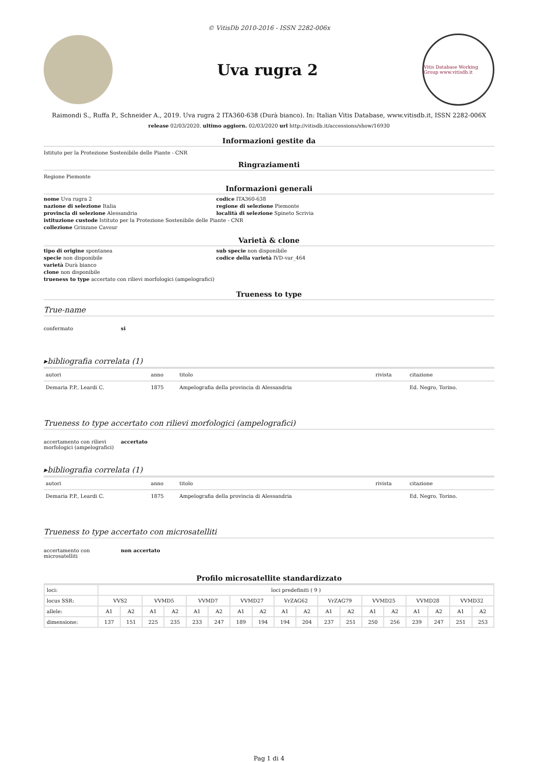© VitisDb 2010-2016 - ISSN 2282-006x
Uva rugra 2
Vitis Database Working Group www.vitisdb.it
Raimondi S., Ruffa P., Schneider A., 2019. Uva rugra 2 ITA360-638 (Durà bianco). In: Italian Vitis Database, www.vitisdb.it, ISSN 2282-006X
release 02/03/2020, ultimo aggiorn. 02/03/2020 url http://vitisdb.it/accessions/show/16930
Informazioni gestite da
Istituto per la Protezione Sostenibile delle Piante - CNR
Ringraziamenti
Regione Piemonte
Informazioni generali
nome Uva rugra 2
codice ITA360-638
nazione di selezione Italia
regione di selezione Piemonte
provincia di selezione Alessandria
località di selezione Spineto Scrivia
istituzione custode Istituto per la Protezione Sostenibile delle Piante - CNR
collezione Grinzane Cavour
Varietà & clone
tipo di origine spontanea
sub specie non disponibile
specie non disponibile
codice della varietà IVD-var_464
varietà Durà bianco
clone non disponibile
trueness to type accertato con rilievi morfologici (ampelografici)
Trueness to type
True-name
confermato
si
▸bibliografia correlata (1)
| autori | anno | titolo | rivista | citazione |
| --- | --- | --- | --- | --- |
| Demaria P.P., Leardi C. | 1875 | Ampelografia della provincia di Alessandria | | Ed. Negro, Torino. |
Trueness to type accertato con rilievi morfologici (ampelografici)
accertamento con rilievi morfologici (ampelografici)
accertato
▸bibliografia correlata (1)
| autori | anno | titolo | rivista | citazione |
| --- | --- | --- | --- | --- |
| Demaria P.P., Leardi C. | 1875 | Ampelografia della provincia di Alessandria | | Ed. Negro, Torino. |
Trueness to type accertato con microsatelliti
accertamento con microsatelliti
non accertato
Profilo microsatellite standardizzato
| loci: | loci predefiniti ( 9 ) | | | | | | | | | | | | | | | | | |
| locus SSR: | VVS2 | | VVMD5 | | VVMD7 | | VVMD27 | | VrZAG62 | | VrZAG79 | | VVMD25 | | VVMD28 | | VVMD32 | |
| allele: | A1 | A2 | A1 | A2 | A1 | A2 | A1 | A2 | A1 | A2 | A1 | A2 | A1 | A2 | A1 | A2 | A1 | A2 |
| dimensione: | 137 | 151 | 225 | 235 | 233 | 247 | 189 | 194 | 194 | 204 | 237 | 251 | 250 | 256 | 239 | 247 | 251 | 253 |
Pag 1 di 4